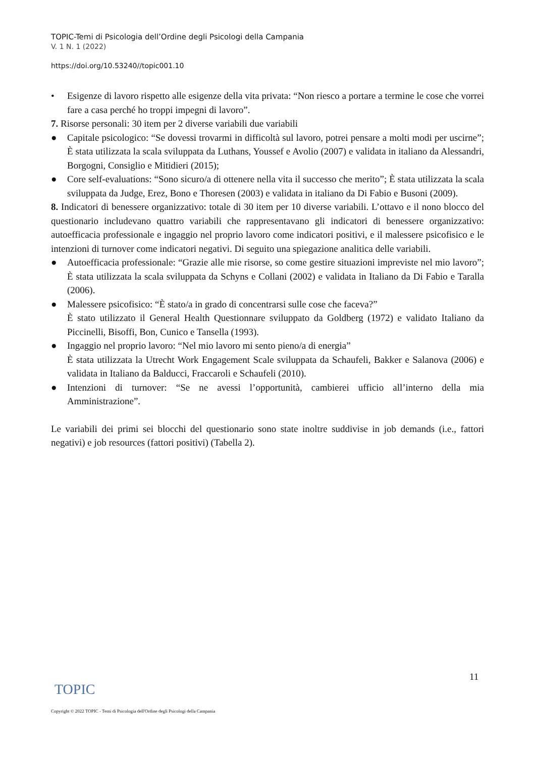TOPIC-Temi di Psicologia dell’Ordine degli Psicologi della Campania
V. 1 N. 1 (2022)
https://doi.org/10.53240//topic001.10
• Esigenze di lavoro rispetto alle esigenze della vita privata: “Non riesco a portare a termine le cose che vorrei fare a casa perché ho troppi impegni di lavoro”.
7. Risorse personali: 30 item per 2 diverse variabili due variabili
● Capitale psicologico: “Se dovessi trovarmi in difficoltà sul lavoro, potrei pensare a molti modi per uscirne”; È stata utilizzata la scala sviluppata da Luthans, Youssef e Avolio (2007) e validata in italiano da Alessandri, Borgogni, Consiglio e Mitidieri (2015);
● Core self-evaluations: “Sono sicuro/a di ottenere nella vita il successo che merito”; È stata utilizzata la scala sviluppata da Judge, Erez, Bono e Thoresen (2003) e validata in italiano da Di Fabio e Busoni (2009).
8. Indicatori di benessere organizzativo: totale di 30 item per 10 diverse variabili. L’ottavo e il nono blocco del questionario includevano quattro variabili che rappresentavano gli indicatori di benessere organizzativo: autoefficacia professionale e ingaggio nel proprio lavoro come indicatori positivi, e il malessere psicofisico e le intenzioni di turnover come indicatori negativi. Di seguito una spiegazione analitica delle variabili.
● Autoefficacia professionale: “Grazie alle mie risorse, so come gestire situazioni impreviste nel mio lavoro”; È stata utilizzata la scala sviluppata da Schyns e Collani (2002) e validata in Italiano da Di Fabio e Taralla (2006).
● Malessere psicofisico: “È stato/a in grado di concentrarsi sulle cose che faceva?”
È stato utilizzato il General Health Questionnare sviluppato da Goldberg (1972) e validato Italiano da Piccinelli, Bisoffi, Bon, Cunico e Tansella (1993).
● Ingaggio nel proprio lavoro: “Nel mio lavoro mi sento pieno/a di energia”
È stata utilizzata la Utrecht Work Engagement Scale sviluppata da Schaufeli, Bakker e Salanova (2006) e validata in Italiano da Balducci, Fraccaroli e Schaufeli (2010).
● Intenzioni di turnover: “Se ne avessi l’opportunità, cambierei ufficio all’interno della mia Amministrazione”.
Le variabili dei primi sei blocchi del questionario sono state inoltre suddivise in job demands (i.e., fattori negativi) e job resources (fattori positivi) (Tabella 2).
11
TOPIC
Copyright © 2022 TOPIC - Temi di Psicologia dell'Ordine degli Psicologi della Campania